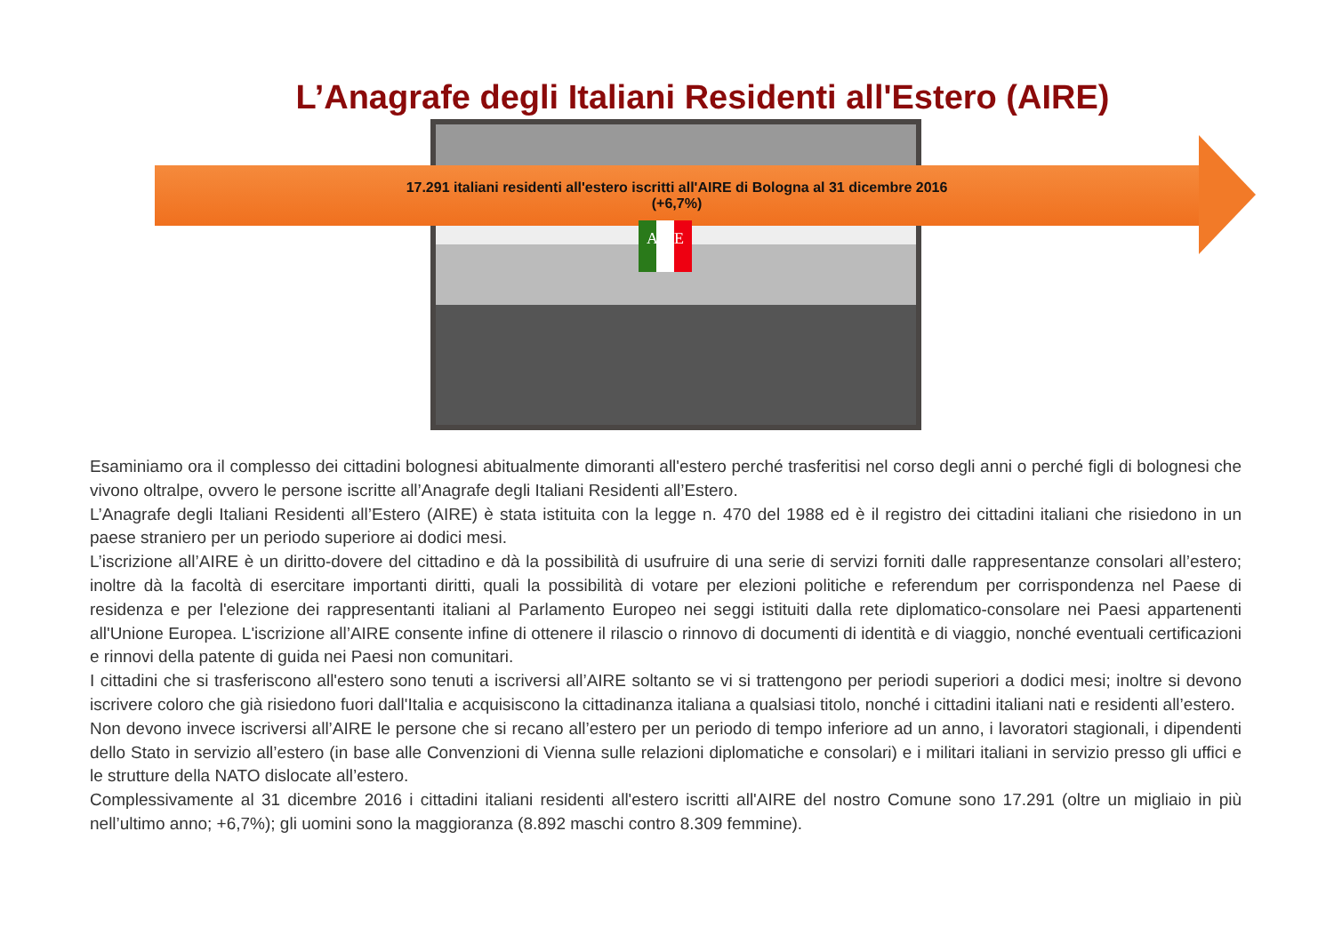L’Anagrafe degli Italiani Residenti all'Estero (AIRE)
17.291 italiani residenti all'estero iscritti all'AIRE di Bologna al 31 dicembre 2016
(+6,7%)
AIRE
Esaminiamo ora il complesso dei cittadini bolognesi abitualmente dimoranti all'estero perché trasferitisi nel corso degli anni o perché figli di bolognesi che vivono oltralpe, ovvero le persone iscritte all’Anagrafe degli Italiani Residenti all’Estero.
L’Anagrafe degli Italiani Residenti all’Estero (AIRE) è stata istituita con la legge n. 470 del 1988 ed è il registro dei cittadini italiani che risiedono in un paese straniero per un periodo superiore ai dodici mesi.
L’iscrizione all’AIRE è un diritto-dovere del cittadino e dà la possibilità di usufruire di una serie di servizi forniti dalle rappresentanze consolari all’estero; inoltre dà la facoltà di esercitare importanti diritti, quali la possibilità di votare per elezioni politiche e referendum per corrispondenza nel Paese di residenza e per l'elezione dei rappresentanti italiani al Parlamento Europeo nei seggi istituiti dalla rete diplomatico-consolare nei Paesi appartenenti all'Unione Europea. L'iscrizione all’AIRE consente infine di ottenere il rilascio o rinnovo di documenti di identità e di viaggio, nonché eventuali certificazioni e rinnovi della patente di guida nei Paesi non comunitari.
I cittadini che si trasferiscono all'estero sono tenuti a iscriversi all’AIRE soltanto se vi si trattengono per periodi superiori a dodici mesi; inoltre si devono iscrivere coloro che già risiedono fuori dall'Italia e acquisiscono la cittadinanza italiana a qualsiasi titolo, nonché i cittadini italiani nati e residenti all’estero.
Non devono invece iscriversi all’AIRE le persone che si recano all’estero per un periodo di tempo inferiore ad un anno, i lavoratori stagionali, i dipendenti dello Stato in servizio all’estero (in base alle Convenzioni di Vienna sulle relazioni diplomatiche e consolari) e i militari italiani in servizio presso gli uffici e le strutture della NATO dislocate all’estero.
Complessivamente al 31 dicembre 2016 i cittadini italiani residenti all'estero iscritti all'AIRE del nostro Comune sono 17.291 (oltre un migliaio in più nell’ultimo anno; +6,7%); gli uomini sono la maggioranza (8.892 maschi contro 8.309 femmine).